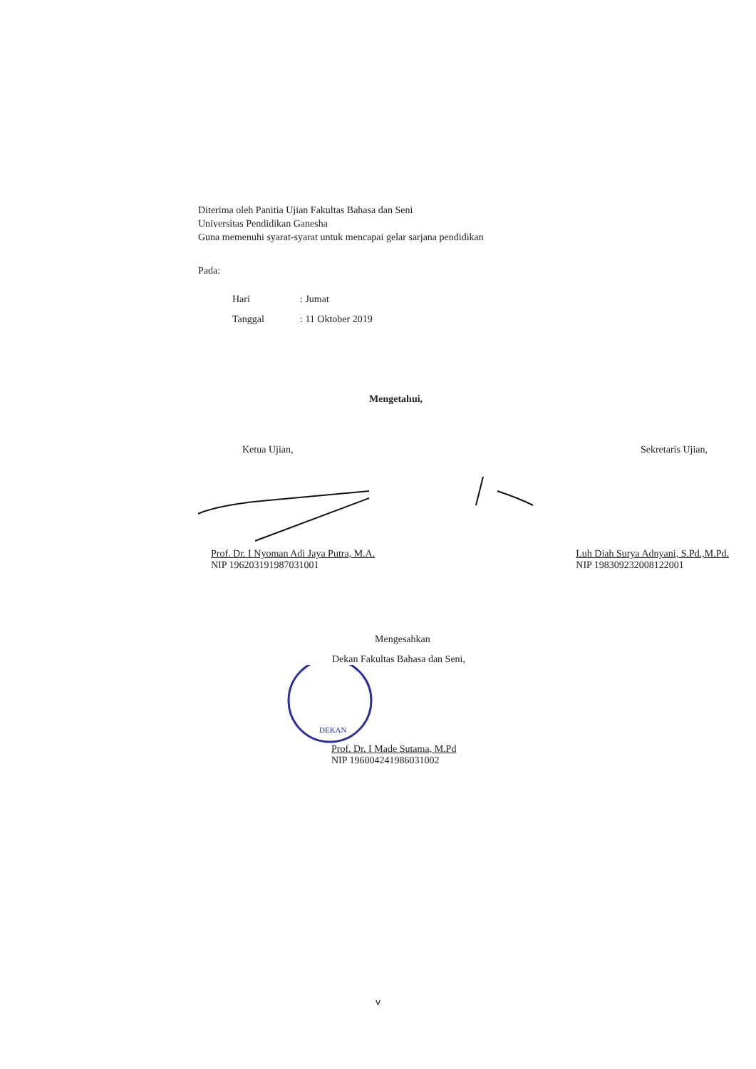Diterima oleh Panitia Ujian Fakultas Bahasa dan Seni
Universitas Pendidikan Ganesha
Guna memenuhi syarat-syarat untuk mencapai gelar sarjana pendidikan
Pada:
| Hari | : Jumat |
| Tanggal | : 11 Oktober 2019 |
Mengetahui,
Ketua Ujian, Sekretaris Ujian,
Prof. Dr. I Nyoman Adi Jaya Putra, M.A.
NIP 196203191987031001
Luh Diah Surya Adnyani, S.Pd.,M.Pd.
NIP 198309232008122001
Mengesahkan
Dekan Fakultas Bahasa dan Seni,
DEKAN
Prof. Dr. I Made Sutama, M.Pd
NIP 196004241986031002
v